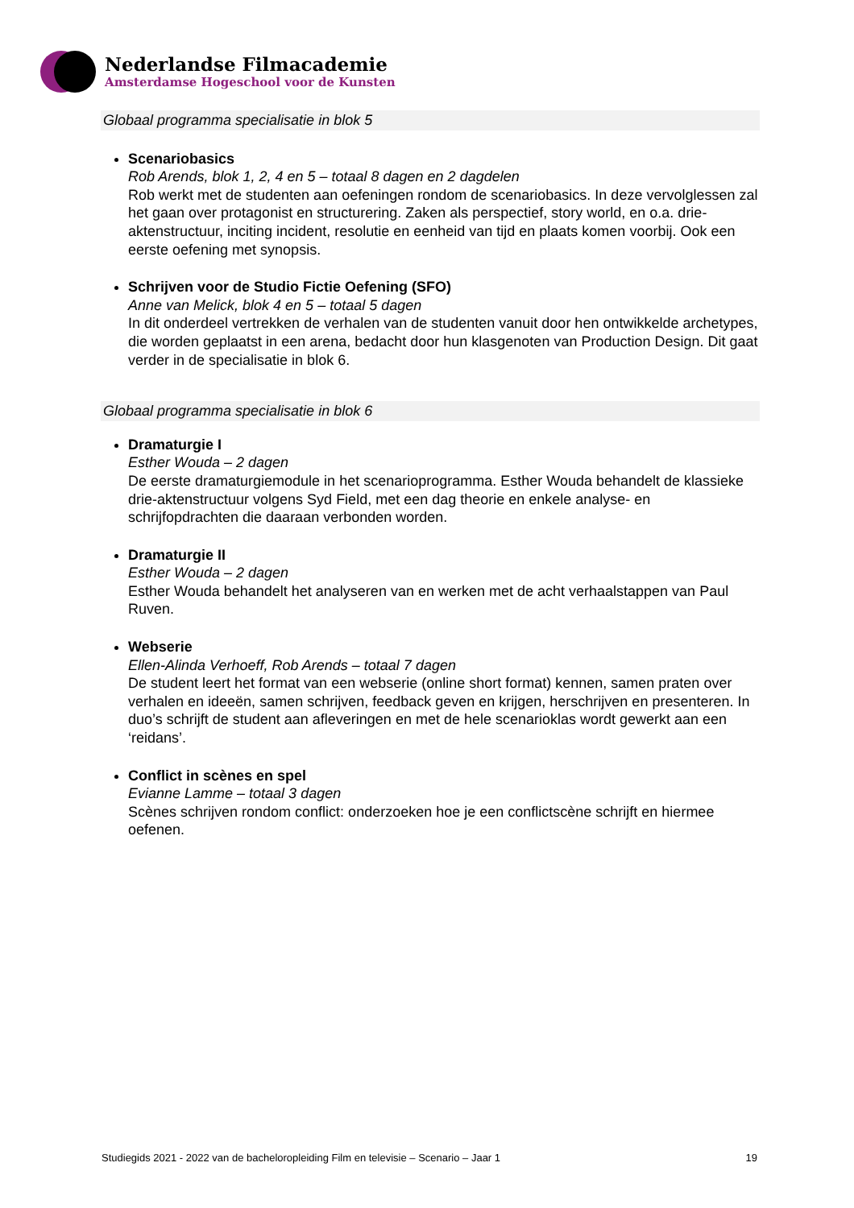Nederlandse Filmacademie
Amsterdamse Hogeschool voor de Kunsten
Globaal programma specialisatie in blok 5
Scenariobasics
Rob Arends, blok 1, 2, 4 en 5 – totaal 8 dagen en 2 dagdelen
Rob werkt met de studenten aan oefeningen rondom de scenariobasics. In deze vervolglessen zal het gaan over protagonist en structurering. Zaken als perspectief, story world, en o.a. drie-aktenstructuur, inciting incident, resolutie en eenheid van tijd en plaats komen voorbij. Ook een eerste oefening met synopsis.
Schrijven voor de Studio Fictie Oefening (SFO)
Anne van Melick, blok 4 en 5 – totaal 5 dagen
In dit onderdeel vertrekken de verhalen van de studenten vanuit door hen ontwikkelde archetypes, die worden geplaatst in een arena, bedacht door hun klasgenoten van Production Design. Dit gaat verder in de specialisatie in blok 6.
Globaal programma specialisatie in blok 6
Dramaturgie I
Esther Wouda – 2 dagen
De eerste dramaturgiemodule in het scenarioprogramma. Esther Wouda behandelt de klassieke drie-aktenstructuur volgens Syd Field, met een dag theorie en enkele analyse- en schrijfopdrachten die daaraan verbonden worden.
Dramaturgie II
Esther Wouda – 2 dagen
Esther Wouda behandelt het analyseren van en werken met de acht verhaalstappen van Paul Ruven.
Webserie
Ellen-Alinda Verhoeff, Rob Arends – totaal 7 dagen
De student leert het format van een webserie (online short format) kennen, samen praten over verhalen en ideeën, samen schrijven, feedback geven en krijgen, herschrijven en presenteren. In duo’s schrijft de student aan afleveringen en met de hele scenarioklas wordt gewerkt aan een ‘reidans’.
Conflict in scènes en spel
Evianne Lamme – totaal 3 dagen
Scènes schrijven rondom conflict: onderzoeken hoe je een conflictscène schrijft en hiermee oefenen.
Studiegids 2021 - 2022 van de bacheloropleiding Film en televisie – Scenario – Jaar 1 19